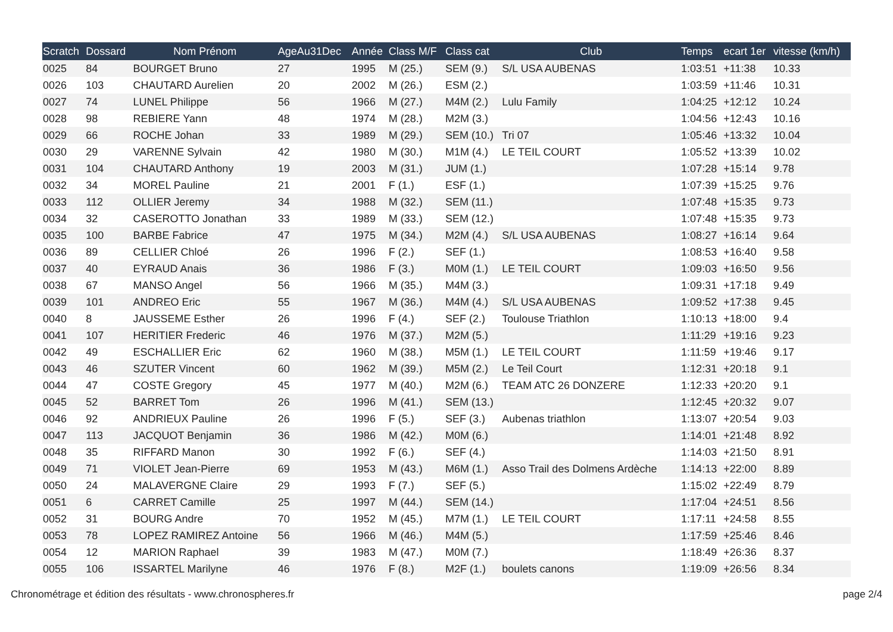| Scratch | Dossard | Nom Prénom | AgeAu31Dec | Année | Class M/F | Class cat | Club | Temps | ecart 1er | vitesse (km/h) |
| --- | --- | --- | --- | --- | --- | --- | --- | --- | --- | --- |
| 0025 | 84 | BOURGET Bruno | 27 | 1995 | M (25.) | SEM (9.) | S/L USA AUBENAS | 1:03:51 | +11:38 | 10.33 |
| 0026 | 103 | CHAUTARD Aurelien | 20 | 2002 | M (26.) | ESM (2.) | | 1:03:59 | +11:46 | 10.31 |
| 0027 | 74 | LUNEL Philippe | 56 | 1966 | M (27.) | M4M (2.) | Lulu Family | 1:04:25 | +12:12 | 10.24 |
| 0028 | 98 | REBIERE Yann | 48 | 1974 | M (28.) | M2M (3.) | | 1:04:56 | +12:43 | 10.16 |
| 0029 | 66 | ROCHE Johan | 33 | 1989 | M (29.) | SEM (10.) | Tri 07 | 1:05:46 | +13:32 | 10.04 |
| 0030 | 29 | VARENNE Sylvain | 42 | 1980 | M (30.) | M1M (4.) | LE TEIL COURT | 1:05:52 | +13:39 | 10.02 |
| 0031 | 104 | CHAUTARD Anthony | 19 | 2003 | M (31.) | JUM (1.) | | 1:07:28 | +15:14 | 9.78 |
| 0032 | 34 | MOREL Pauline | 21 | 2001 | F (1.) | ESF (1.) | | 1:07:39 | +15:25 | 9.76 |
| 0033 | 112 | OLLIER Jeremy | 34 | 1988 | M (32.) | SEM (11.) | | 1:07:48 | +15:35 | 9.73 |
| 0034 | 32 | CASEROTTO Jonathan | 33 | 1989 | M (33.) | SEM (12.) | | 1:07:48 | +15:35 | 9.73 |
| 0035 | 100 | BARBE Fabrice | 47 | 1975 | M (34.) | M2M (4.) | S/L USA AUBENAS | 1:08:27 | +16:14 | 9.64 |
| 0036 | 89 | CELLIER Chloé | 26 | 1996 | F (2.) | SEF (1.) | | 1:08:53 | +16:40 | 9.58 |
| 0037 | 40 | EYRAUD Anais | 36 | 1986 | F (3.) | M0M (1.) | LE TEIL COURT | 1:09:03 | +16:50 | 9.56 |
| 0038 | 67 | MANSO Angel | 56 | 1966 | M (35.) | M4M (3.) | | 1:09:31 | +17:18 | 9.49 |
| 0039 | 101 | ANDREO Eric | 55 | 1967 | M (36.) | M4M (4.) | S/L USA AUBENAS | 1:09:52 | +17:38 | 9.45 |
| 0040 | 8 | JAUSSEME Esther | 26 | 1996 | F (4.) | SEF (2.) | Toulouse Triathlon | 1:10:13 | +18:00 | 9.4 |
| 0041 | 107 | HERITIER Frederic | 46 | 1976 | M (37.) | M2M (5.) | | 1:11:29 | +19:16 | 9.23 |
| 0042 | 49 | ESCHALLIER Eric | 62 | 1960 | M (38.) | M5M (1.) | LE TEIL COURT | 1:11:59 | +19:46 | 9.17 |
| 0043 | 46 | SZUTER Vincent | 60 | 1962 | M (39.) | M5M (2.) | Le Teil Court | 1:12:31 | +20:18 | 9.1 |
| 0044 | 47 | COSTE Gregory | 45 | 1977 | M (40.) | M2M (6.) | TEAM ATC 26 DONZERE | 1:12:33 | +20:20 | 9.1 |
| 0045 | 52 | BARRET Tom | 26 | 1996 | M (41.) | SEM (13.) | | 1:12:45 | +20:32 | 9.07 |
| 0046 | 92 | ANDRIEUX Pauline | 26 | 1996 | F (5.) | SEF (3.) | Aubenas triathlon | 1:13:07 | +20:54 | 9.03 |
| 0047 | 113 | JACQUOT Benjamin | 36 | 1986 | M (42.) | M0M (6.) | | 1:14:01 | +21:48 | 8.92 |
| 0048 | 35 | RIFFARD Manon | 30 | 1992 | F (6.) | SEF (4.) | | 1:14:03 | +21:50 | 8.91 |
| 0049 | 71 | VIOLET Jean-Pierre | 69 | 1953 | M (43.) | M6M (1.) | Asso Trail des Dolmens Ardèche | 1:14:13 | +22:00 | 8.89 |
| 0050 | 24 | MALAVERGNE Claire | 29 | 1993 | F (7.) | SEF (5.) | | 1:15:02 | +22:49 | 8.79 |
| 0051 | 6 | CARRET Camille | 25 | 1997 | M (44.) | SEM (14.) | | 1:17:04 | +24:51 | 8.56 |
| 0052 | 31 | BOURG Andre | 70 | 1952 | M (45.) | M7M (1.) | LE TEIL COURT | 1:17:11 | +24:58 | 8.55 |
| 0053 | 78 | LOPEZ RAMIREZ Antoine | 56 | 1966 | M (46.) | M4M (5.) | | 1:17:59 | +25:46 | 8.46 |
| 0054 | 12 | MARION Raphael | 39 | 1983 | M (47.) | M0M (7.) | | 1:18:49 | +26:36 | 8.37 |
| 0055 | 106 | ISSARTEL Marilyne | 46 | 1976 | F (8.) | M2F (1.) | boulets canons | 1:19:09 | +26:56 | 8.34 |
Chronométrage et édition des résultats - www.chronospheres.fr page 2/4